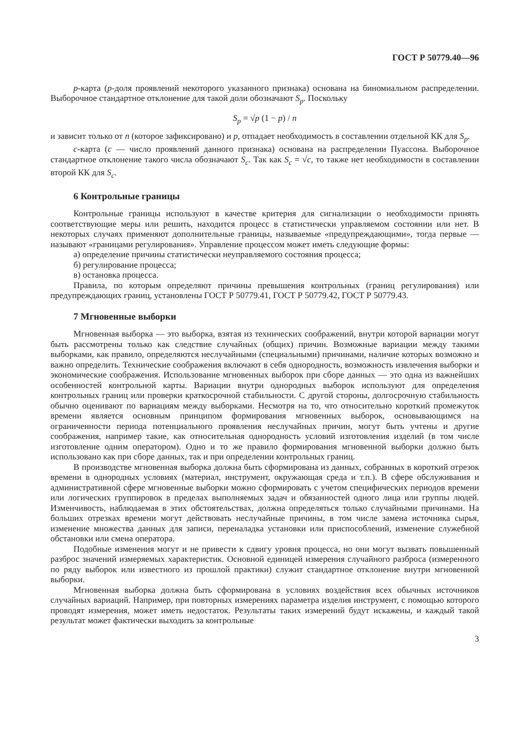ГОСТ Р 50779.40—96
p-карта (p-доля проявлений некоторого указанного признака) основана на биномиальном распределении. Выборочное стандартное отклонение для такой доли обозначают S<sub>p</sub>. Поскольку
S<sub>p</sub> = √p (1 − p) / n
и зависит только от n (которое зафиксировано) и p, отпадает необходимость в составлении отдельной КК для S<sub>p</sub>.
c-карта (c — число проявлений данного признака) основана на распределении Пуассона. Выборочное стандартное отклонение такого числа обозначают S<sub>c</sub>. Так как S<sub>c</sub> = √c, то также нет необходимости в составлении второй КК для S<sub>c</sub>.
6 Контрольные границы
Контрольные границы используют в качестве критерия для сигнализации о необходимости принять соответствующие меры или решить, находится процесс в статистически управляемом состоянии или нет. В некоторых случаях применяют дополнительные границы, называемые «предупреждающими», тогда первые — называют «границами регулирования». Управление процессом может иметь следующие формы:
а) определение причины статистически неуправляемого состояния процесса;
б) регулирование процесса;
в) остановка процесса.
Правила, по которым определяют причины превышения контрольных (границ регулирования) или предупреждающих границ, установлены ГОСТ Р 50779.41, ГОСТ Р 50779.42, ГОСТ Р 50779.43.
7 Мгновенные выборки
Мгновенная выборка — это выборка, взятая из технических соображений, внутри которой вариации могут быть рассмотрены только как следствие случайных (общих) причин. Возможные вариации между такими выборками, как правило, определяются неслучайными (специальными) причинами, наличие которых возможно и важно определить. Технические соображения включают в себя однородность, возможность извлечения выборки и экономические соображения. Использование мгновенных выборок при сборе данных — это одна из важнейших особенностей контрольной карты. Вариации внутри однородных выборок используют для определения контрольных границ или проверки краткосрочной стабильности. С другой стороны, долгосрочную стабильность обычно оценивают по вариациям между выборками. Несмотря на то, что относительно короткий промежуток времени является основным принципом формирования мгновенных выборок, основывающимся на ограниченности периода потенциального проявления неслучайных причин, могут быть учтены и другие соображения, например такие, как относительная однородность условий изготовления изделий (в том числе изготовление одним оператором). Одно и то же правило формирования мгновенной выборки должно быть использовано как при сборе данных, так и при определении контрольных границ.
В производстве мгновенная выборка должна быть сформирована из данных, собранных в короткий отрезок времени в однородных условиях (материал, инструмент, окружающая среда и т.п.). В сфере обслуживания и административной сфере мгновенные выборки можно сформировать с учетом специфических периодов времени или логических группировок в пределах выполняемых задач и обязанностей одного лица или группы людей. Изменчивость, наблюдаемая в этих обстоятельствах, должна определяться только случайными причинами. На больших отрезках времени могут действовать неслучайные причины, в том числе замена источника сырья, изменение множества данных для записи, переналадка установки или приспособлений, изменение служебной обстановки или смена оператора.
Подобные изменения могут и не привести к сдвигу уровня процесса, но они могут вызвать повышенный разброс значений измеряемых характеристик. Основной единицей измерения случайного разброса (измеренного по ряду выборок или известного из прошлой практики) служит стандартное отклонение внутри мгновенной выборки.
Мгновенная выборка должна быть сформирована в условиях воздействия всех обычных источников случайных вариаций. Например, при повторных измерениях параметра изделия инструмент, с помощью которого проводят измерения, может иметь недостаток. Результаты таких измерений будут искажены, и каждый такой результат может фактически выходить за контрольные
3